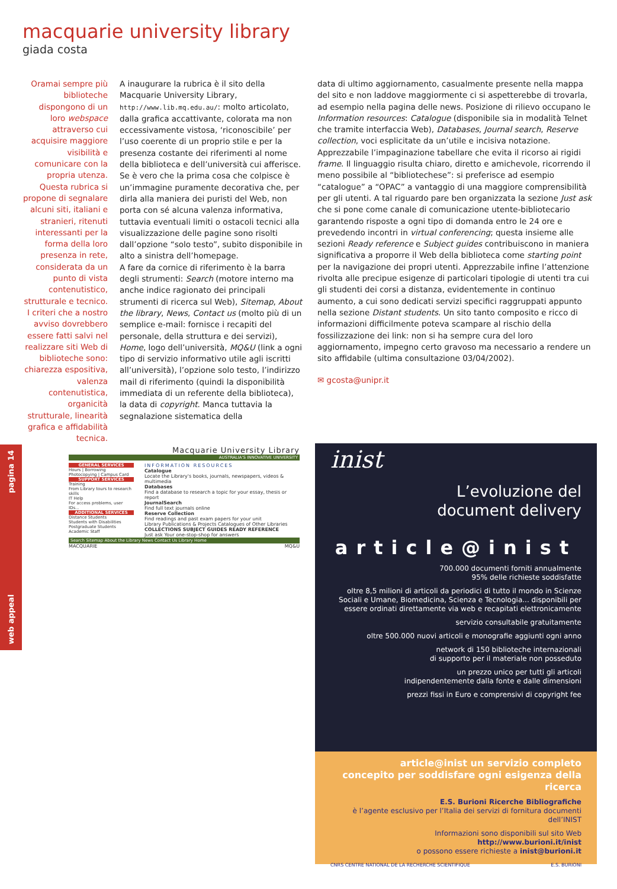macquarie university library
giada costa
Oramai sempre più biblioteche dispongono di un loro webspace attraverso cui acquisire maggiore visibilità e comunicare con la propria utenza. Questa rubrica si propone di segnalare alcuni siti, italiani e stranieri, ritenuti interessanti per la forma della loro presenza in rete, considerata da un punto di vista contenutistico, strutturale e tecnico. I criteri che a nostro avviso dovrebbero essere fatti salvi nel realizzare siti Web di biblioteche sono: chiarezza espositiva, valenza contenutistica, organicità strutturale, linearità grafica e affidabilità tecnica.
A inaugurare la rubrica è il sito della Macquarie University Library, http://www.lib.mq.edu.au/: molto articolato, dalla grafica accattivante, colorata ma non eccessivamente vistosa, ‘riconoscibile’ per l’uso coerente di un proprio stile e per la presenza costante dei riferimenti al nome della biblioteca e dell’università cui afferisce.
Se è vero che la prima cosa che colpisce è un’immagine puramente decorativa che, per dirla alla maniera dei puristi del Web, non porta con sé alcuna valenza informativa, tuttavia eventuali limiti o ostacoli tecnici alla visualizzazione delle pagine sono risolti dall’opzione “solo testo”, subito disponibile in alto a sinistra dell’homepage.
A fare da cornice di riferimento è la barra degli strumenti: Search (motore interno ma anche indice ragionato dei principali strumenti di ricerca sul Web), Sitemap, About the library, News, Contact us (molto più di un semplice e-mail: fornisce i recapiti del personale, della struttura e dei servizi), Home, logo dell’università, MQ&U (link a ogni tipo di servizio informativo utile agli iscritti all’università), l’opzione solo testo, l’indirizzo mail di riferimento (quindi la disponibilità immediata di un referente della biblioteca), la data di copyright. Manca tuttavia la segnalazione sistematica della
data di ultimo aggiornamento, casualmente presente nella mappa del sito e non laddove maggiormente ci si aspetterebbe di trovarla, ad esempio nella pagina delle news. Posizione di rilievo occupano le Information resources: Catalogue (disponibile sia in modalità Telnet che tramite interfaccia Web), Databases, Journal search, Reserve collection, voci esplicitate da un’utile e incisiva notazione. Apprezzabile l’impaginazione tabellare che evita il ricorso ai rigidi frame. Il linguaggio risulta chiaro, diretto e amichevole, ricorrendo il meno possibile al “bibliotechese”: si preferisce ad esempio “catalogue” a “OPAC” a vantaggio di una maggiore comprensibilità per gli utenti. A tal riguardo pare ben organizzata la sezione Just ask che si pone come canale di comunicazione utente-bibliotecario garantendo risposte a ogni tipo di domanda entro le 24 ore e prevedendo incontri in virtual conferencing; questa insieme alle sezioni Ready reference e Subject guides contribuiscono in maniera significativa a proporre il Web della biblioteca come starting point per la navigazione dei propri utenti. Apprezzabile infine l’attenzione rivolta alle precipue esigenze di particolari tipologie di utenti tra cui gli studenti dei corsi a distanza, evidentemente in continuo aumento, a cui sono dedicati servizi specifici raggruppati appunto nella sezione Distant students. Un sito tanto composito e ricco di informazioni difficilmente poteva scampare al rischio della fossilizzazione dei link: non si ha sempre cura del loro aggiornamento, impegno certo gravoso ma necessario a rendere un sito affidabile (ultima consultazione 03/04/2002).
✉ gcosta@unipr.it
web appeal pagina 14
Macquarie University Library
AUSTRALIA'S INNOVATIVE UNIVERSITY
GENERAL SERVICES
Hours | Borrowing
Photocopying | Campus Card
SUPPORT SERVICES
Training
From Library tours to research skills
IT Help
For access problems, user IDs...
ADDITIONAL SERVICES
Distance Students
Students with Disabilities
Postgraduate Students
Academic Staff
INFORMATION RESOURCES
Catalogue
Locate the Library's books, journals, newspapers, videos & multimedia
Databases
Find a database to research a topic for your essay, thesis or report
JournalSearch
Find full text journals online
Reserve Collection
Find readings and past exam papers for your unit
Library Publications & Projects Catalogues of Other Libraries
COLLECTIONS SUBJECT GUIDES READY REFERENCE
Just ask Your one-stop-shop for answers
Search Sitemap About the Library News Contact Us Library Home
MACQUARIE MQ&U
inist
L’evoluzione del
document delivery
article@inist
700.000 documenti forniti annualmente
95% delle richieste soddisfatte
oltre 8,5 milioni di articoli da periodici di tutto il mondo in Scienze Sociali e Umane, Biomedicina, Scienza e Tecnologia... disponibili per essere ordinati direttamente via web e recapitati elettronicamente
servizio consultabile gratuitamente
oltre 500.000 nuovi articoli e monografie aggiunti ogni anno
network di 150 biblioteche internazionali
di supporto per il materiale non posseduto
un prezzo unico per tutti gli articoli
indipendentemente dalla fonte e dalle dimensioni
prezzi fissi in Euro e comprensivi di copyright fee
article@inist un servizio completo
concepito per soddisfare ogni esigenza della ricerca
E.S. Burioni Ricerche Bibliografiche
è l’agente esclusivo per l’Italia dei servizi di fornitura documenti dell’INIST
Informazioni sono disponibili sul sito Web http://www.burioni.it/inist
o possono essere richieste a inist@burioni.it
CNRS CENTRE NATIONAL DE LA RECHERCHE SCIENTIFIQUE E.S. BURIONI